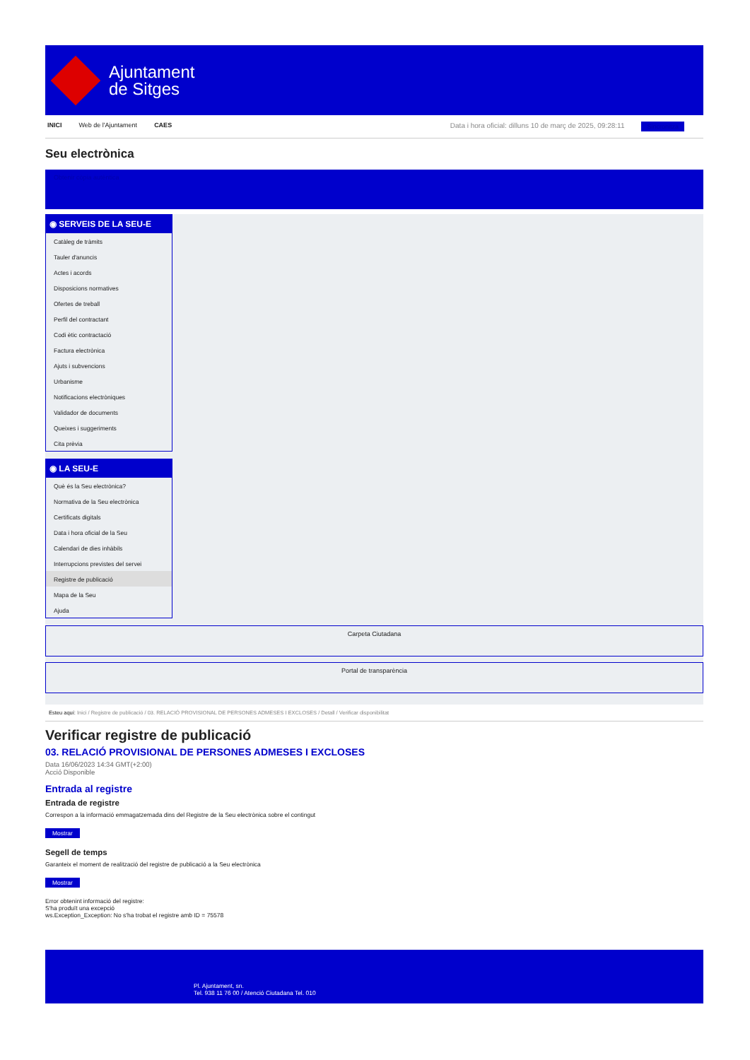Ajuntament
de Sitges
INICI Web de l'Ajuntament CAES Data i hora oficial: dilluns 10 de març de 2025, 09:28:11 Sincronitza
Seu electrònica
Obtenir còpia autèntica
◉ SERVEIS DE LA SEU-E
Catàleg de tràmits
Tauler d'anuncis
Actes i acords
Disposicions normatives
Ofertes de treball
Perfil del contractant
Codi ètic contractació
Factura electrònica
Ajuts i subvencions
Urbanisme
Notificacions electròniques
Validador de documents
Queixes i suggeriments
Cita prèvia
◉ LA SEU-E
Què és la Seu electrònica?
Normativa de la Seu electrònica
Certificats digitals
Data i hora oficial de la Seu
Calendari de dies inhàbils
Interrupcions previstes del servei
Registre de publicació
Mapa de la Seu
Ajuda
Carpeta Ciutadana
Portal de transparència
Esteu aquí: Inici / Registre de publicació / 03. RELACIÓ PROVISIONAL DE PERSONES ADMESES I EXCLOSES / Detall / Verificar disponibilitat
Verificar registre de publicació
03. RELACIÓ PROVISIONAL DE PERSONES ADMESES I EXCLOSES
Data 16/06/2023 14:34 GMT(+2:00)
Acció Disponible
Entrada al registre
Entrada de registre
Correspon a la informació emmagatzemada dins del Registre de la Seu electrònica sobre el contingut
Mostrar
Segell de temps
Garanteix el moment de realització del registre de publicació a la Seu electrònica
Mostrar
Error obtenint informació del registre:
S'ha produït una excepció
ws.Exception_Exception: No s'ha trobat el registre amb ID = 75578
Pl. Ajuntament, sn.
Tel. 938 11 76 00 / Atenció Ciutadana Tel. 010